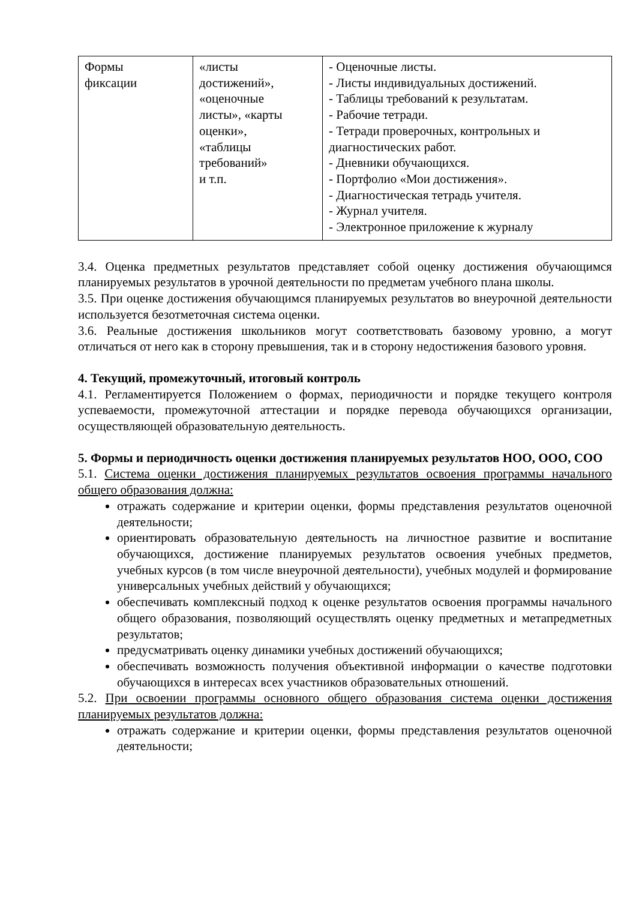| Формы фиксации | «листы достижений», «оценочные листы», «карты оценки», «таблицы требований» и т.п. | - Оценочные листы. - Листы индивидуальных достижений. - Таблицы требований к результатам. - Рабочие тетради. - Тетради проверочных, контрольных и диагностических работ. - Дневники обучающихся. - Портфолио «Мои достижения». - Диагностическая тетрадь учителя. - Журнал учителя. - Электронное приложение к журналу |
3.4. Оценка предметных результатов представляет собой оценку достижения обучающимся планируемых результатов в урочной деятельности по предметам учебного плана школы.
3.5. При оценке достижения обучающимся планируемых результатов во внеурочной деятельности используется безотметочная система оценки.
3.6. Реальные достижения школьников могут соответствовать базовому уровню, а могут отличаться от него как в сторону превышения, так и в сторону недостижения базового уровня.
4. Текущий, промежуточный, итоговый контроль
4.1. Регламентируется Положением о формах, периодичности и порядке текущего контроля успеваемости, промежуточной аттестации и порядке перевода обучающихся организации, осуществляющей образовательную деятельность.
5. Формы и периодичность оценки достижения планируемых результатов НОО, ООО, СОО
5.1. Система оценки достижения планируемых результатов освоения программы начального общего образования должна:
отражать содержание и критерии оценки, формы представления результатов оценочной деятельности;
ориентировать образовательную деятельность на личностное развитие и воспитание обучающихся, достижение планируемых результатов освоения учебных предметов, учебных курсов (в том числе внеурочной деятельности), учебных модулей и формирование универсальных учебных действий у обучающихся;
обеспечивать комплексный подход к оценке результатов освоения программы начального общего образования, позволяющий осуществлять оценку предметных и метапредметных результатов;
предусматривать оценку динамики учебных достижений обучающихся;
обеспечивать возможность получения объективной информации о качестве подготовки обучающихся в интересах всех участников образовательных отношений.
5.2. При освоении программы основного общего образования система оценки достижения планируемых результатов должна:
отражать содержание и критерии оценки, формы представления результатов оценочной деятельности;